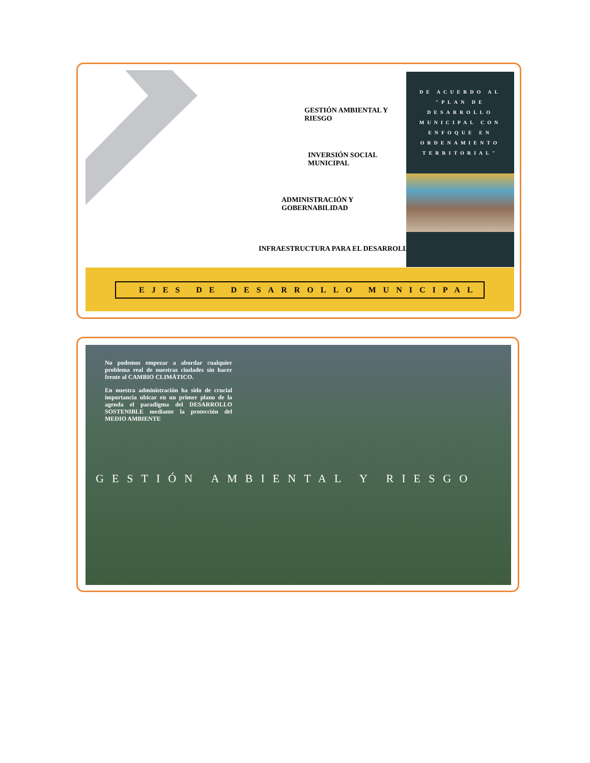GESTIÓN AMBIENTAL Y
RIESGO
INVERSIÓN SOCIAL
MUNICIPAL
ADMINISTRACIÓN Y
GOBERNABILIDAD
INFRAESTRUCTURA PARA EL DESARROLLO
DE ACUERDO AL "PLAN DE DESARROLLO MUNICIPAL CON ENFOQUE EN ORDENAMIENTO TERRITORIAL"
EJES DE DESARROLLO MUNICIPAL
No podemos empezar a abordar cualquier problema real de nuestras ciudades sin hacer frente al CAMBIO CLIMÁTICO.
En nuestra administración ha sido de crucial importancia ubicar en un primer plano de la agenda el paradigma del DESARROLLO SOSTENIBLE mediante la protección del MEDIO AMBIENTE
GESTIÓN AMBIENTAL Y RIESGO